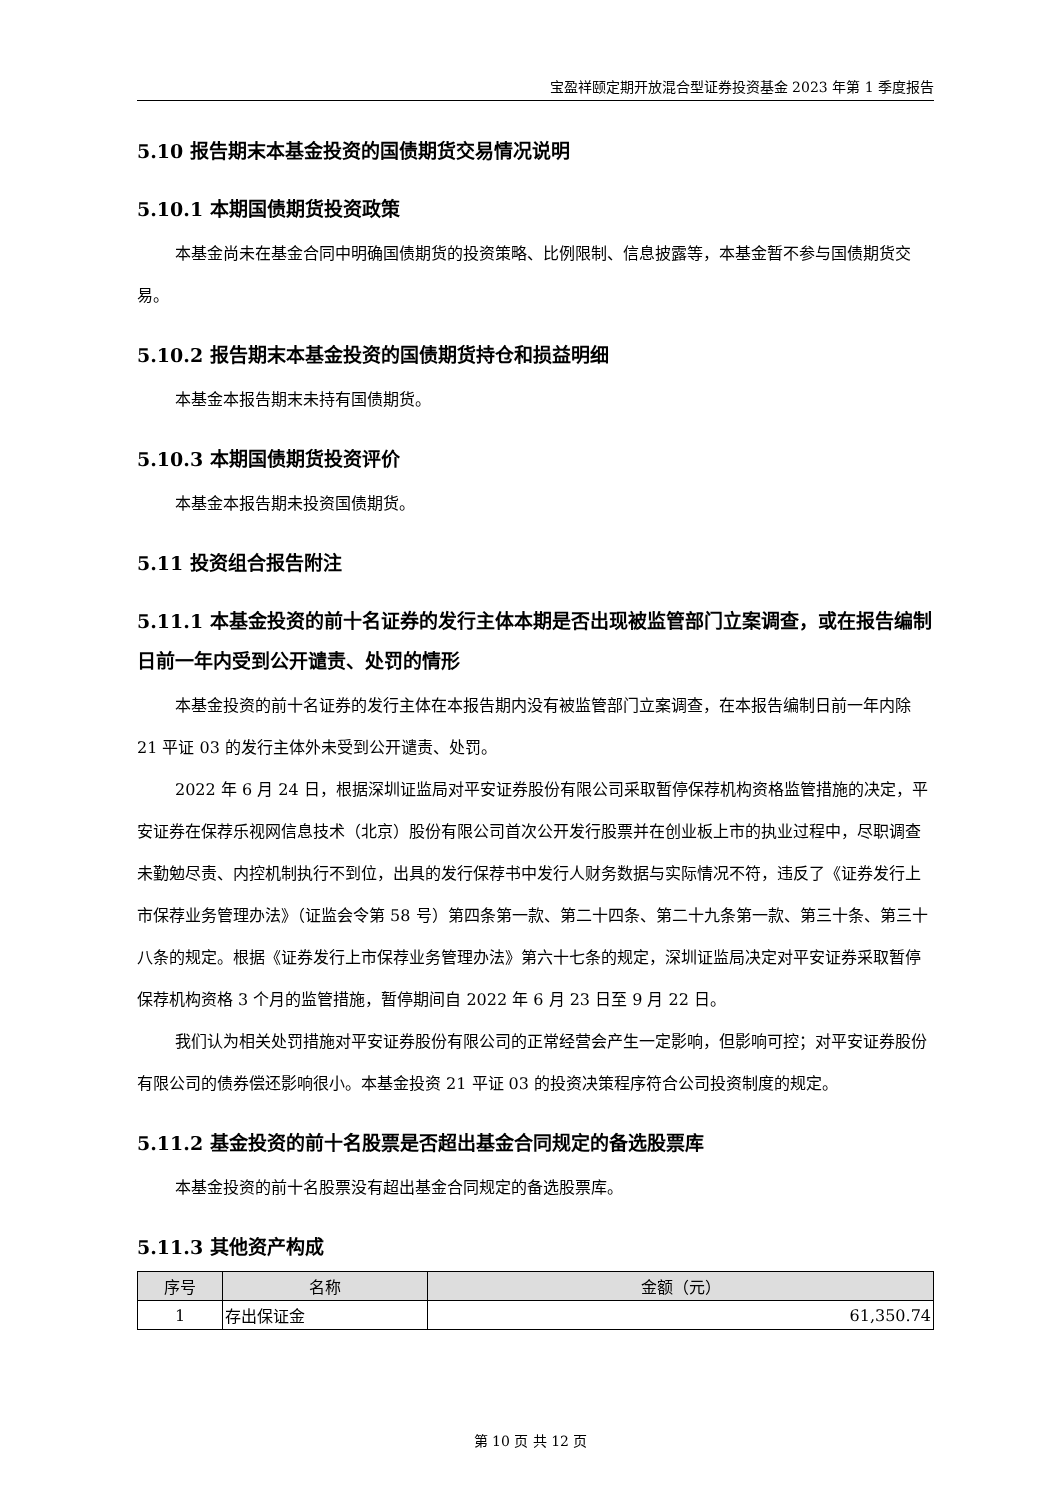宝盈祥颐定期开放混合型证券投资基金 2023 年第 1 季度报告
5.10 报告期末本基金投资的国债期货交易情况说明
5.10.1 本期国债期货投资政策
本基金尚未在基金合同中明确国债期货的投资策略、比例限制、信息披露等，本基金暂不参与国债期货交易。
5.10.2 报告期末本基金投资的国债期货持仓和损益明细
本基金本报告期末未持有国债期货。
5.10.3 本期国债期货投资评价
本基金本报告期未投资国债期货。
5.11 投资组合报告附注
5.11.1 本基金投资的前十名证券的发行主体本期是否出现被监管部门立案调查，或在报告编制日前一年内受到公开谴责、处罚的情形
本基金投资的前十名证券的发行主体在本报告期内没有被监管部门立案调查，在本报告编制日前一年内除 21 平证 03 的发行主体外未受到公开谴责、处罚。
2022 年 6 月 24 日，根据深圳证监局对平安证券股份有限公司采取暂停保荐机构资格监管措施的决定，平安证券在保荐乐视网信息技术（北京）股份有限公司首次公开发行股票并在创业板上市的执业过程中，尽职调查未勤勉尽责、内控机制执行不到位，出具的发行保荐书中发行人财务数据与实际情况不符，违反了《证券发行上市保荐业务管理办法》（证监会令第 58 号）第四条第一款、第二十四条、第二十九条第一款、第三十条、第三十八条的规定。根据《证券发行上市保荐业务管理办法》第六十七条的规定，深圳证监局决定对平安证券采取暂停保荐机构资格 3 个月的监管措施，暂停期间自 2022 年 6 月 23 日至 9 月 22 日。
我们认为相关处罚措施对平安证券股份有限公司的正常经营会产生一定影响，但影响可控；对平安证券股份有限公司的债券偿还影响很小。本基金投资 21 平证 03 的投资决策程序符合公司投资制度的规定。
5.11.2 基金投资的前十名股票是否超出基金合同规定的备选股票库
本基金投资的前十名股票没有超出基金合同规定的备选股票库。
5.11.3 其他资产构成
| 序号 | 名称 | 金额（元） |
| --- | --- | --- |
| 1 | 存出保证金 | 61,350.74 |
第 10 页 共 12 页